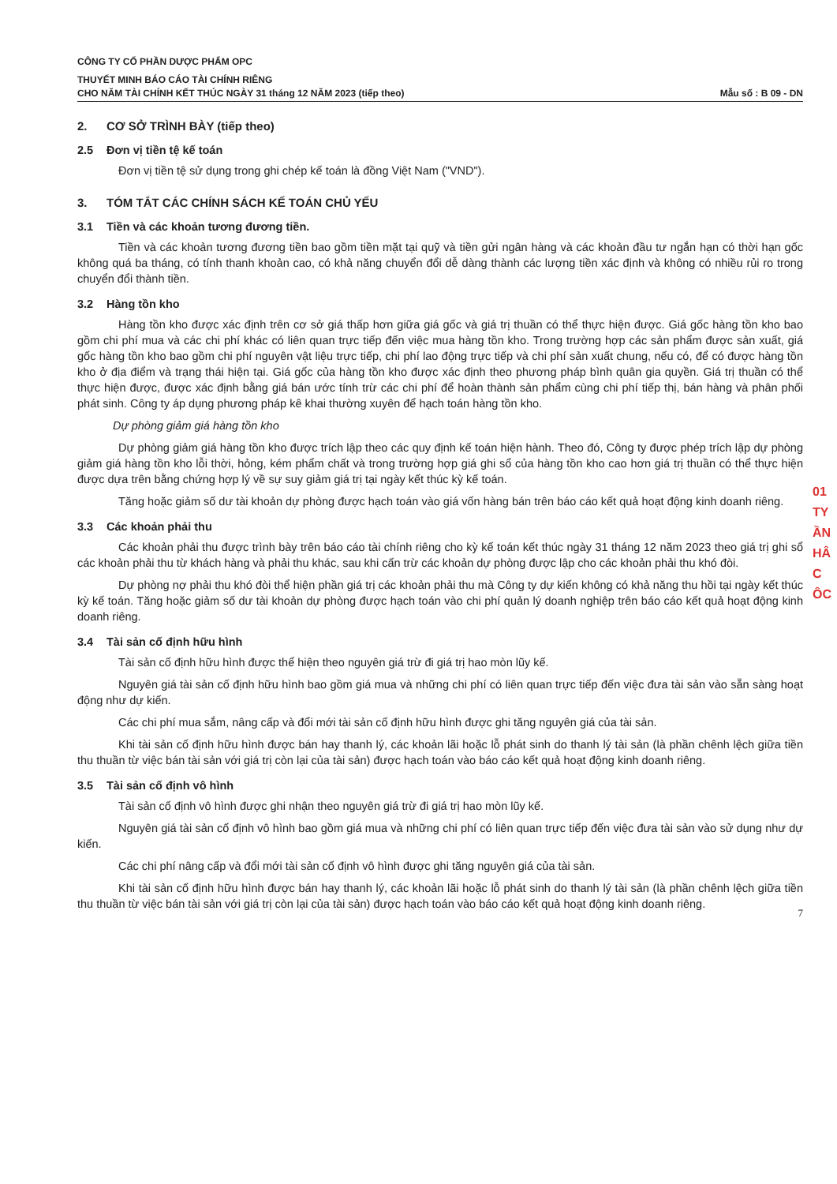CÔNG TY CỔ PHẦN DƯỢC PHẨM OPC
THUYẾT MINH BÁO CÁO TÀI CHÍNH RIÊNG
CHO NĂM TÀI CHÍNH KẾT THÚC NGÀY 31 tháng 12 NĂM 2023 (tiếp theo) Mẫu số : B 09 - DN
2. CƠ SỞ TRÌNH BÀY (tiếp theo)
2.5 Đơn vị tiền tệ kế toán
Đơn vị tiền tệ sử dụng trong ghi chép kế toán là đồng Việt Nam ("VND").
3. TÓM TẮT CÁC CHÍNH SÁCH KẾ TOÁN CHỦ YẾU
3.1 Tiền và các khoản tương đương tiền.
Tiền và các khoản tương đương tiền bao gồm tiền mặt tại quỹ và tiền gửi ngân hàng và các khoản đầu tư ngắn hạn có thời hạn gốc không quá ba tháng, có tính thanh khoản cao, có khả năng chuyển đổi dễ dàng thành các lượng tiền xác định và không có nhiều rủi ro trong chuyển đổi thành tiền.
3.2 Hàng tồn kho
Hàng tồn kho được xác định trên cơ sở giá thấp hơn giữa giá gốc và giá trị thuần có thể thực hiện được. Giá gốc hàng tồn kho bao gồm chi phí mua và các chi phí khác có liên quan trực tiếp đến việc mua hàng tồn kho. Trong trường hợp các sản phẩm được sản xuất, giá gốc hàng tồn kho bao gồm chi phí nguyên vật liệu trực tiếp, chi phí lao động trực tiếp và chi phí sản xuất chung, nếu có, để có được hàng tồn kho ở địa điểm và trạng thái hiện tại. Giá gốc của hàng tồn kho được xác định theo phương pháp bình quân gia quyền. Giá trị thuần có thể thực hiện được, được xác định bằng giá bán ước tính trừ các chi phí để hoàn thành sản phẩm cùng chi phí tiếp thị, bán hàng và phân phối phát sinh. Công ty áp dụng phương pháp kê khai thường xuyên để hạch toán hàng tồn kho.
Dự phòng giảm giá hàng tồn kho
Dự phòng giảm giá hàng tồn kho được trích lập theo các quy định kế toán hiện hành. Theo đó, Công ty được phép trích lập dự phòng giảm giá hàng tồn kho lỗi thời, hỏng, kém phẩm chất và trong trường hợp giá ghi sổ của hàng tồn kho cao hơn giá trị thuần có thể thực hiện được dựa trên bằng chứng hợp lý về sự suy giảm giá trị tại ngày kết thúc kỳ kế toán.
Tăng hoặc giảm số dư tài khoản dự phòng được hạch toán vào giá vốn hàng bán trên báo cáo kết quả hoạt động kinh doanh riêng.
3.3 Các khoản phải thu
Các khoản phải thu được trình bày trên báo cáo tài chính riêng cho kỳ kế toán kết thúc ngày 31 tháng 12 năm 2023 theo giá trị ghi sổ các khoản phải thu từ khách hàng và phải thu khác, sau khi cấn trừ các khoản dự phòng được lập cho các khoản phải thu khó đòi.
Dự phòng nợ phải thu khó đòi thể hiện phần giá trị các khoản phải thu mà Công ty dự kiến không có khả năng thu hồi tại ngày kết thúc kỳ kế toán. Tăng hoặc giảm số dư tài khoản dự phòng được hạch toán vào chi phí quản lý doanh nghiệp trên báo cáo kết quả hoạt động kinh doanh riêng.
3.4 Tài sản cố định hữu hình
Tài sản cố định hữu hình được thể hiện theo nguyên giá trừ đi giá trị hao mòn lũy kế.
Nguyên giá tài sản cố định hữu hình bao gồm giá mua và những chi phí có liên quan trực tiếp đến việc đưa tài sản vào sẵn sàng hoạt động như dự kiến.
Các chi phí mua sắm, nâng cấp và đổi mới tài sản cố định hữu hình được ghi tăng nguyên giá của tài sản.
Khi tài sản cố định hữu hình được bán hay thanh lý, các khoản lãi hoặc lỗ phát sinh do thanh lý tài sản (là phần chênh lệch giữa tiền thu thuần từ việc bán tài sản với giá trị còn lại của tài sản) được hạch toán vào báo cáo kết quả hoạt động kinh doanh riêng.
3.5 Tài sản cố định vô hình
Tài sản cố định vô hình được ghi nhận theo nguyên giá trừ đi giá trị hao mòn lũy kế.
Nguyên giá tài sản cố định vô hình bao gồm giá mua và những chi phí có liên quan trực tiếp đến việc đưa tài sản vào sử dụng như dự kiến.
Các chi phí nâng cấp và đổi mới tài sản cố định vô hình được ghi tăng nguyên giá của tài sản.
Khi tài sản cố định hữu hình được bán hay thanh lý, các khoản lãi hoặc lỗ phát sinh do thanh lý tài sản (là phần chênh lệch giữa tiền thu thuần từ việc bán tài sản với giá trị còn lại của tài sản) được hạch toán vào báo cáo kết quả hoạt động kinh doanh riêng.
7
01
TY
ẦN
HÂ
C
ÔC